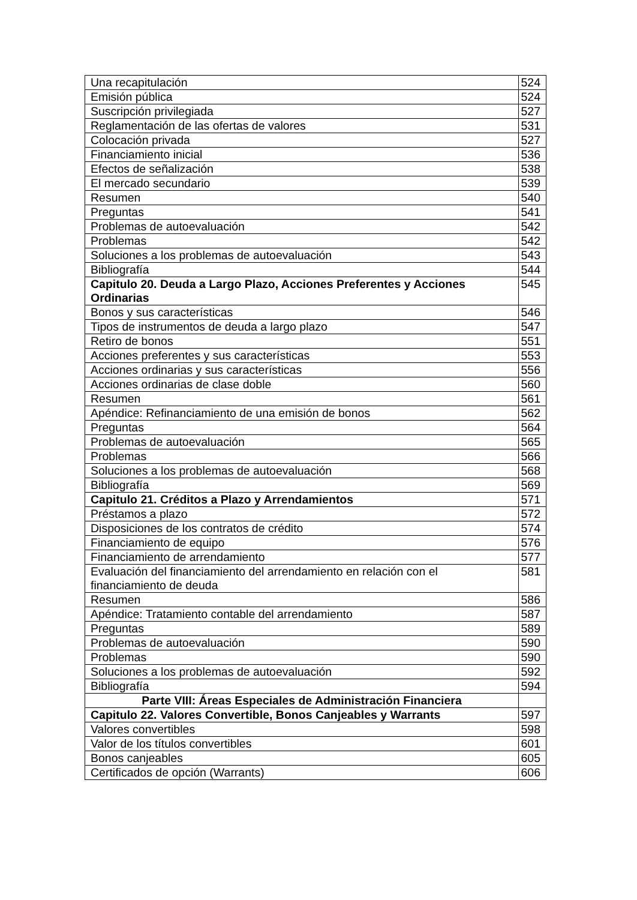| Una recapitulación | 524 |
| Emisión pública | 524 |
| Suscripción privilegiada | 527 |
| Reglamentación de las ofertas de valores | 531 |
| Colocación privada | 527 |
| Financiamiento inicial | 536 |
| Efectos de señalización | 538 |
| El mercado secundario | 539 |
| Resumen | 540 |
| Preguntas | 541 |
| Problemas de autoevaluación | 542 |
| Problemas | 542 |
| Soluciones a los problemas de autoevaluación | 543 |
| Bibliografía | 544 |
| Capitulo 20. Deuda a Largo Plazo, Acciones Preferentes y Acciones Ordinarias | 545 |
| Bonos y sus características | 546 |
| Tipos de instrumentos de deuda a largo plazo | 547 |
| Retiro de bonos | 551 |
| Acciones preferentes y sus características | 553 |
| Acciones ordinarias y sus características | 556 |
| Acciones ordinarias de clase doble | 560 |
| Resumen | 561 |
| Apéndice: Refinanciamiento de una emisión de bonos | 562 |
| Preguntas | 564 |
| Problemas de autoevaluación | 565 |
| Problemas | 566 |
| Soluciones a los problemas de autoevaluación | 568 |
| Bibliografía | 569 |
| Capitulo 21. Créditos a Plazo y Arrendamientos | 571 |
| Préstamos a plazo | 572 |
| Disposiciones de los contratos de crédito | 574 |
| Financiamiento de equipo | 576 |
| Financiamiento de arrendamiento | 577 |
| Evaluación del financiamiento del arrendamiento en relación con el financiamiento de deuda | 581 |
| Resumen | 586 |
| Apéndice: Tratamiento contable del arrendamiento | 587 |
| Preguntas | 589 |
| Problemas de autoevaluación | 590 |
| Problemas | 590 |
| Soluciones a los problemas de autoevaluación | 592 |
| Bibliografía | 594 |
| Parte VIII: Áreas Especiales de Administración Financiera | |
| Capitulo 22. Valores Convertible, Bonos Canjeables y Warrants | 597 |
| Valores convertibles | 598 |
| Valor de los títulos convertibles | 601 |
| Bonos canjeables | 605 |
| Certificados de opción (Warrants) | 606 |